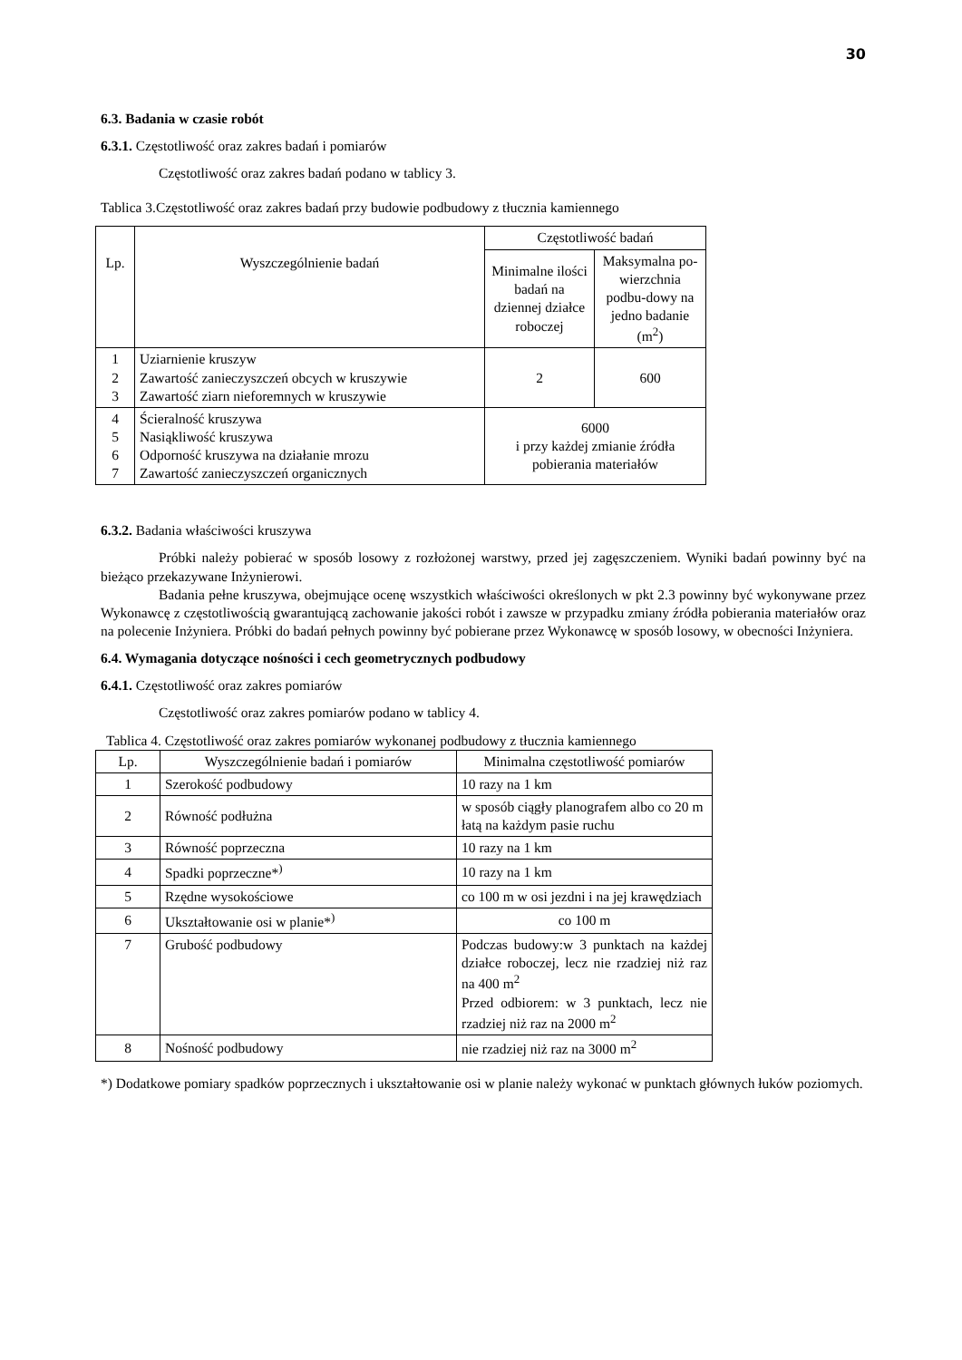30
6.3. Badania w czasie robót
6.3.1. Częstotliwość oraz zakres badań i pomiarów
Częstotliwość oraz zakres badań podano w tablicy 3.
Tablica 3.Częstotliwość oraz zakres badań przy budowie podbudowy z tłucznia kamiennego
| Lp. | Wyszczególnienie badań | Częstotliwość badań | |
| --- | --- | --- | --- |
| | | Minimalne ilości badań na dziennej działce roboczej | Maksymalna po-wierzchnia podbu-dowy na jedno badanie (m<sup>2</sup>) |
| 1 2 3 | Uziarnienie kruszyw Zawartość zanieczyszczeń obcych w kruszywie Zawartość ziarn nieforemnych w kruszywie | 2 | 600 |
| 4 5 6 7 | Ścieralność kruszywa Nasiąkliwość kruszywa Odporność kruszywa na działanie mrozu Zawartość zanieczyszczeń organicznych | 6000 i przy każdej zmianie źródła pobierania materiałów | |
6.3.2. Badania właściwości kruszywa
Próbki należy pobierać w sposób losowy z rozłożonej warstwy, przed jej zagęszczeniem. Wyniki badań powinny być na bieżąco przekazywane Inżynierowi.
Badania pełne kruszywa, obejmujące ocenę wszystkich właściwości określonych w pkt 2.3 powinny być wykonywane przez Wykonawcę z częstotliwością gwarantującą zachowanie jakości robót i zawsze w przypadku zmiany źródła pobierania materiałów oraz na polecenie Inżyniera. Próbki do badań pełnych powinny być pobierane przez Wykonawcę w sposób losowy, w obecności Inżyniera.
6.4. Wymagania dotyczące nośności i cech geometrycznych podbudowy
6.4.1. Częstotliwość oraz zakres pomiarów
Częstotliwość oraz zakres pomiarów podano w tablicy 4.
Tablica 4. Częstotliwość oraz zakres pomiarów wykonanej podbudowy z tłucznia kamiennego
| Lp. | Wyszczególnienie badań i pomiarów | Minimalna częstotliwość pomiarów |
| --- | --- | --- |
| 1 | Szerokość podbudowy | 10 razy na 1 km |
| 2 | Równość podłużna | w sposób ciągły planografem albo co 20 m łatą na każdym pasie ruchu |
| 3 | Równość poprzeczna | 10 razy na 1 km |
| 4 | Spadki poprzeczne*<sup>)</sup> | 10 razy na 1 km |
| 5 | Rzędne wysokościowe | co 100 m w osi jezdni i na jej krawędziach |
| 6 | Ukształtowanie osi w planie*<sup>)</sup> | co 100 m |
| 7 | Grubość podbudowy | Podczas budowy:w 3 punktach na każdej działce roboczej, lecz nie rzadziej niż raz na 400 m<sup>2</sup> Przed odbiorem: w 3 punktach, lecz nie rzadziej niż raz na 2000 m<sup>2</sup> |
| 8 | Nośność podbudowy | nie rzadziej niż raz na 3000 m<sup>2</sup> |
*) Dodatkowe pomiary spadków poprzecznych i ukształtowanie osi w planie należy wykonać w punktach głównych łuków poziomych.